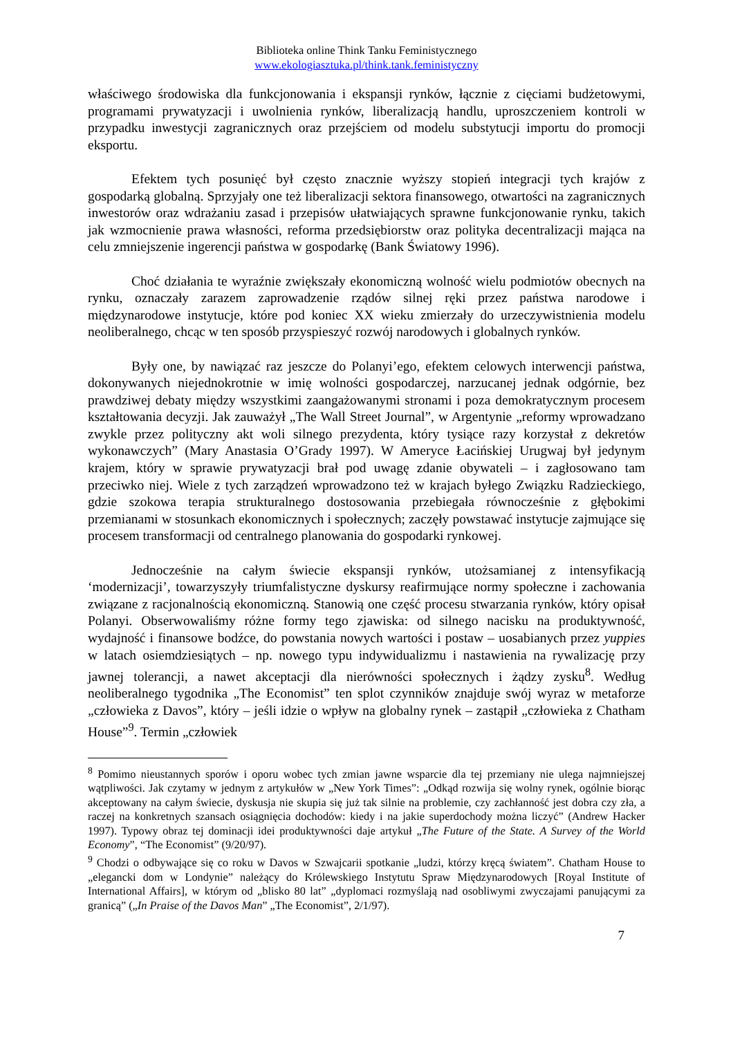Biblioteka online Think Tanku Feministycznego
www.ekologiasztuka.pl/think.tank.feministyczny
właściwego środowiska dla funkcjonowania i ekspansji rynków, łącznie z cięciami budżetowymi, programami prywatyzacji i uwolnienia rynków, liberalizacją handlu, uproszczeniem kontroli w przypadku inwestycji zagranicznych oraz przejściem od modelu substytucji importu do promocji eksportu.
Efektem tych posunięć był często znacznie wyższy stopień integracji tych krajów z gospodarką globalną. Sprzyjały one też liberalizacji sektora finansowego, otwartości na zagranicznych inwestorów oraz wdrażaniu zasad i przepisów ułatwiających sprawne funkcjonowanie rynku, takich jak wzmocnienie prawa własności, reforma przedsiębiorstw oraz polityka decentralizacji mająca na celu zmniejszenie ingerencji państwa w gospodarkę (Bank Światowy 1996).
Choć działania te wyraźnie zwiększały ekonomiczną wolność wielu podmiotów obecnych na rynku, oznaczały zarazem zaprowadzenie rządów silnej ręki przez państwa narodowe i międzynarodowe instytucje, które pod koniec XX wieku zmierzały do urzeczywistnienia modelu neoliberalnego, chcąc w ten sposób przyspieszyć rozwój narodowych i globalnych rynków.
Były one, by nawiązać raz jeszcze do Polanyi’ego, efektem celowych interwencji państwa, dokonywanych niejednokrotnie w imię wolności gospodarczej, narzucanej jednak odgórnie, bez prawdziwej debaty między wszystkimi zaangażowanymi stronami i poza demokratycznym procesem kształtowania decyzji. Jak zauważył „The Wall Street Journal”, w Argentynie „reformy wprowadzano zwykle przez polityczny akt woli silnego prezydenta, który tysiące razy korzystał z dekretów wykonawczych” (Mary Anastasia O’Grady 1997). W Ameryce Łacińskiej Urugwaj był jedynym krajem, który w sprawie prywatyzacji brał pod uwagę zdanie obywateli – i zagłosowano tam przeciwko niej. Wiele z tych zarządzeń wprowadzono też w krajach byłego Związku Radzieckiego, gdzie szokowa terapia strukturalnego dostosowania przebiegała równocześnie z głębokimi przemianami w stosunkach ekonomicznych i społecznych; zaczęły powstawać instytucje zajmujące się procesem transformacji od centralnego planowania do gospodarki rynkowej.
Jednocześnie na całym świecie ekspansji rynków, utożsamianej z intensyfikacją ‘modernizacji’, towarzyszyły triumfalistyczne dyskursy reafirmujące normy społeczne i zachowania związane z racjonalnością ekonomiczną. Stanowią one część procesu stwarzania rynków, który opisał Polanyi. Obserwowaliśmy różne formy tego zjawiska: od silnego nacisku na produktywność, wydajność i finansowe bodźce, do powstania nowych wartości i postaw – uosabianych przez yuppies w latach osiemdziesiątych – np. nowego typu indywidualizmu i nastawienia na rywalizację przy jawnej tolerancji, a nawet akceptacji dla nierówności społecznych i żądzy zysku<sup>8</sup>. Według neoliberalnego tygodnika „The Economist” ten splot czynników znajduje swój wyraz w metaforze „człowieka z Davos”, który – jeśli idzie o wpływ na globalny rynek – zastąpił „człowieka z Chatham House”<sup>9</sup>. Termin „człowiek
<sup>8</sup> Pomimo nieustannych sporów i oporu wobec tych zmian jawne wsparcie dla tej przemiany nie ulega najmniejszej wątpliwości. Jak czytamy w jednym z artykułów w „New York Times”: „Odkąd rozwija się wolny rynek, ogólnie biorąc akceptowany na całym świecie, dyskusja nie skupia się już tak silnie na problemie, czy zachłanność jest dobra czy zła, a raczej na konkretnych szansach osiągnięcia dochodów: kiedy i na jakie superdochody można liczyć” (Andrew Hacker 1997). Typowy obraz tej dominacji idei produktywności daje artykuł „The Future of the State. A Survey of the World Economy”, “The Economist” (9/20/97).
<sup>9</sup> Chodzi o odbywające się co roku w Davos w Szwajcarii spotkanie „ludzi, którzy kręcą światem”. Chatham House to „elegancki dom w Londynie” należący do Królewskiego Instytutu Spraw Międzynarodowych [Royal Institute of International Affairs], w którym od „blisko 80 lat” „dyplomaci rozmyślają nad osobliwymi zwyczajami panującymi za granicą” („In Praise of the Davos Man” „The Economist”, 2/1/97).
7